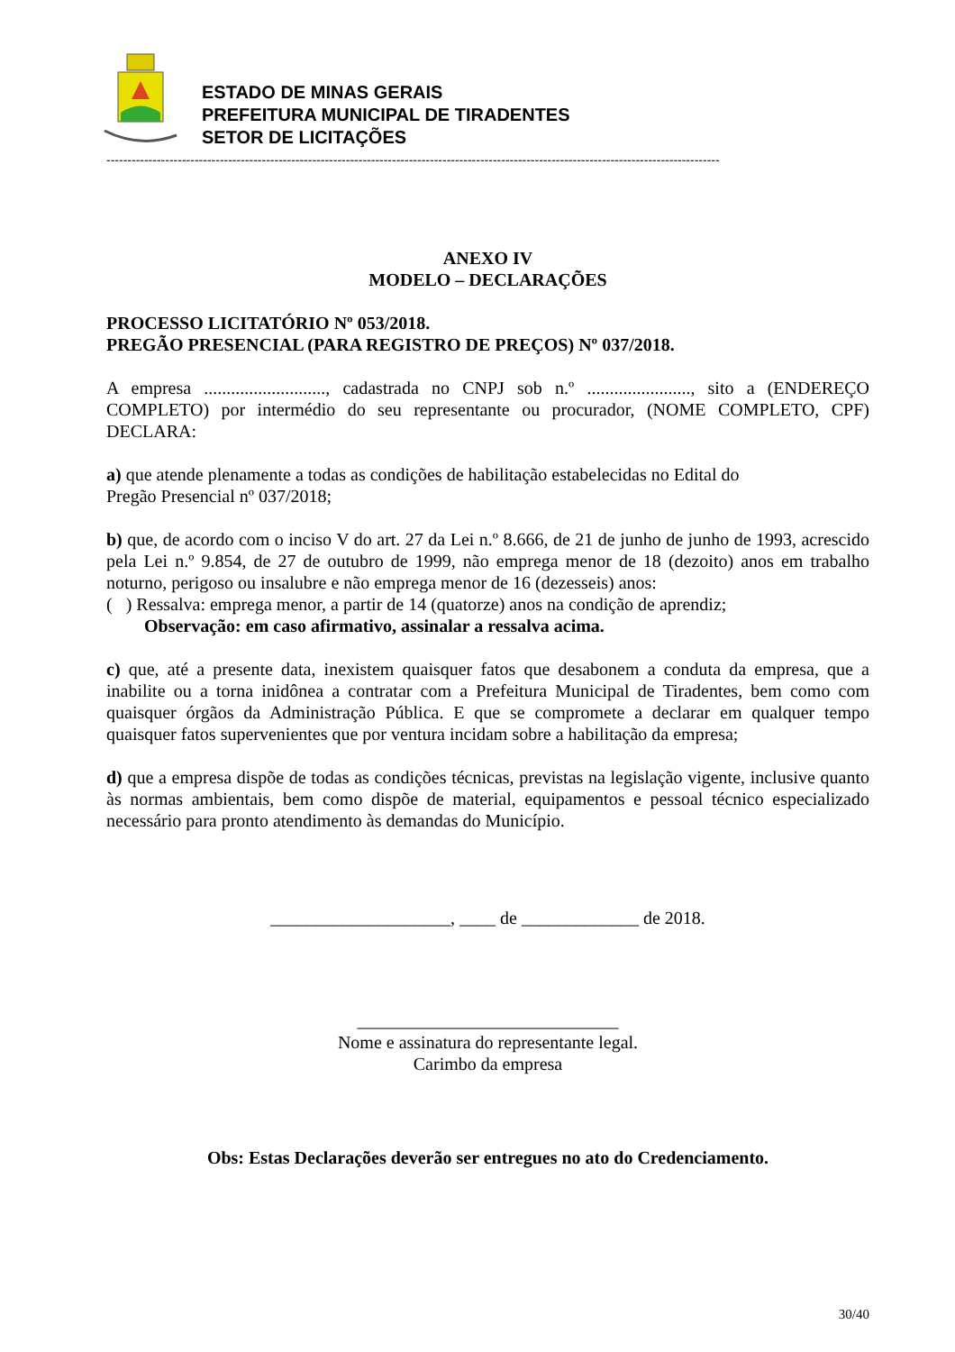ESTADO DE MINAS GERAIS
PREFEITURA MUNICIPAL DE TIRADENTES
SETOR DE LICITAÇÕES
--------------------------------------------------------------------------------------------------------------------------------------------------
ANEXO IV
MODELO – DECLARAÇÕES
PROCESSO LICITATÓRIO Nº 053/2018.
PREGÃO PRESENCIAL (PARA REGISTRO DE PREÇOS) Nº 037/2018.
A empresa ..........................., cadastrada no CNPJ sob n.º ......................., sito a (ENDEREÇO COMPLETO) por intermédio do seu representante ou procurador, (NOME COMPLETO, CPF) DECLARA:
a) que atende plenamente a todas as condições de habilitação estabelecidas no Edital do
Pregão Presencial nº 037/2018;
b) que, de acordo com o inciso V do art. 27 da Lei n.º 8.666, de 21 de junho de junho de 1993, acrescido pela Lei n.º 9.854, de 27 de outubro de 1999, não emprega menor de 18 (dezoito) anos em trabalho noturno, perigoso ou insalubre e não emprega menor de 16 (dezesseis) anos:
( ) Ressalva: emprega menor, a partir de 14 (quatorze) anos na condição de aprendiz;
Observação: em caso afirmativo, assinalar a ressalva acima.
c) que, até a presente data, inexistem quaisquer fatos que desabonem a conduta da empresa, que a inabilite ou a torna inidônea a contratar com a Prefeitura Municipal de Tiradentes, bem como com quaisquer órgãos da Administração Pública. E que se compromete a declarar em qualquer tempo quaisquer fatos supervenientes que por ventura incidam sobre a habilitação da empresa;
d) que a empresa dispõe de todas as condições técnicas, previstas na legislação vigente, inclusive quanto às normas ambientais, bem como dispõe de material, equipamentos e pessoal técnico especializado necessário para pronto atendimento às demandas do Município.
____________________, ____ de _____________ de 2018.
_____________________________
Nome e assinatura do representante legal.
Carimbo da empresa
Obs: Estas Declarações deverão ser entregues no ato do Credenciamento.
30/40